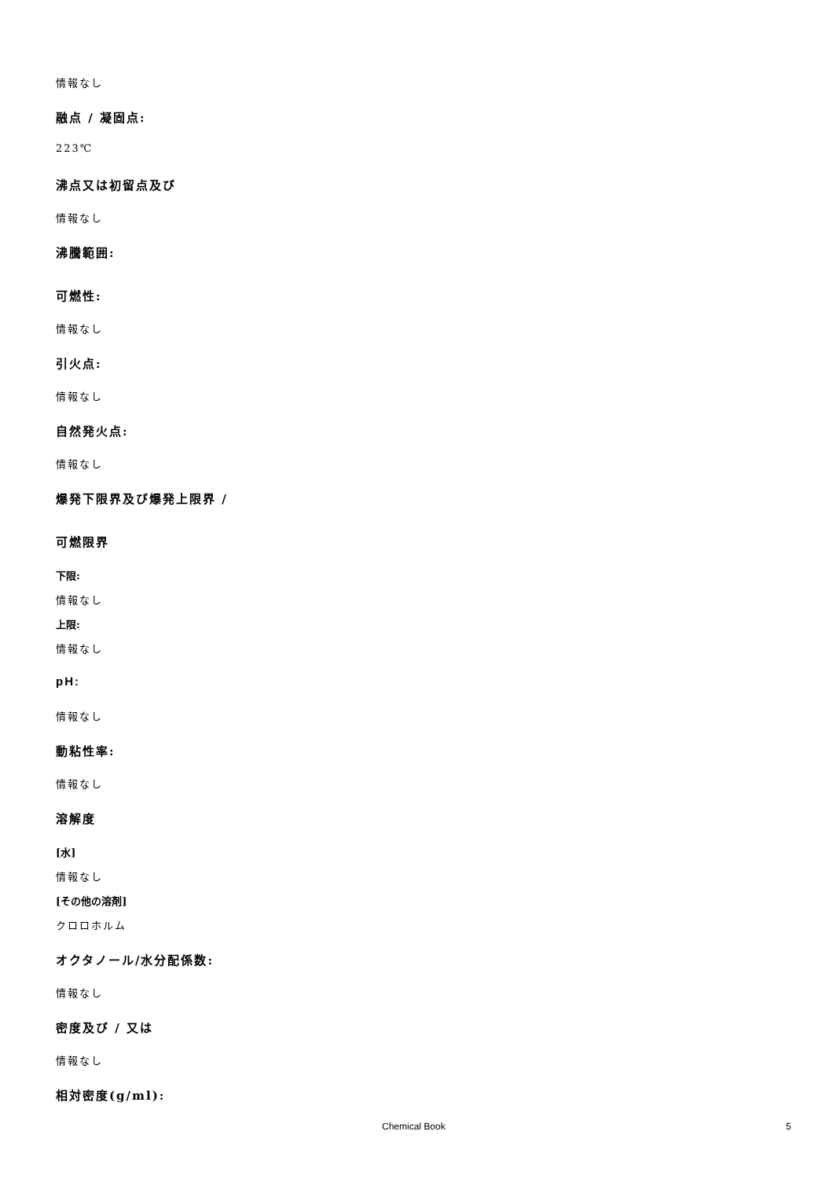情報なし
融点 / 凝固点:
223℃
沸点又は初留点及び
情報なし
沸騰範囲:
可燃性:
情報なし
引火点:
情報なし
自然発火点:
情報なし
爆発下限界及び爆発上限界 /
可燃限界
下限:
情報なし
上限:
情報なし
pH:
情報なし
動粘性率:
情報なし
溶解度
[水]
情報なし
[その他の溶剤]
クロロホルム
オクタノール/水分配係数:
情報なし
密度及び / 又は
情報なし
相対密度(g/ml):
Chemical Book 5